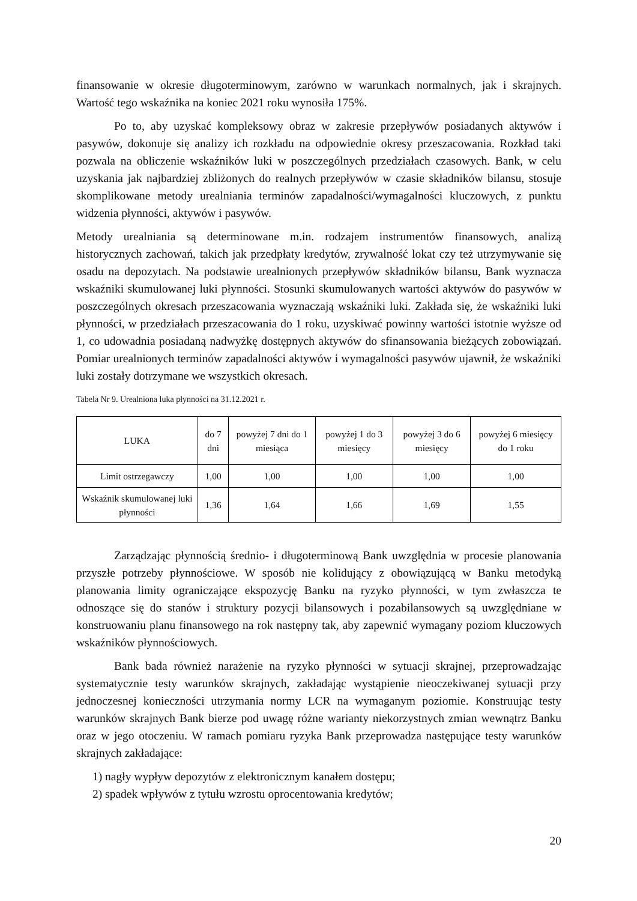finansowanie w okresie długoterminowym, zarówno w warunkach normalnych, jak i skrajnych. Wartość tego wskaźnika na koniec 2021 roku wynosiła 175%.
Po to, aby uzyskać kompleksowy obraz w zakresie przepływów posiadanych aktywów i pasywów, dokonuje się analizy ich rozkładu na odpowiednie okresy przeszacowania. Rozkład taki pozwala na obliczenie wskaźników luki w poszczególnych przedziałach czasowych. Bank, w celu uzyskania jak najbardziej zbliżonych do realnych przepływów w czasie składników bilansu, stosuje skomplikowane metody urealniania terminów zapadalności/wymagalności kluczowych, z punktu widzenia płynności, aktywów i pasywów.
Metody urealniania są determinowane m.in. rodzajem instrumentów finansowych, analizą historycznych zachowań, takich jak przedpłaty kredytów, zrywalność lokat czy też utrzymywanie się osadu na depozytach. Na podstawie urealnionych przepływów składników bilansu, Bank wyznacza wskaźniki skumulowanej luki płynności. Stosunki skumulowanych wartości aktywów do pasywów w poszczególnych okresach przeszacowania wyznaczają wskaźniki luki. Zakłada się, że wskaźniki luki płynności, w przedziałach przeszacowania do 1 roku, uzyskiwać powinny wartości istotnie wyższe od 1, co udowadnia posiadaną nadwyżkę dostępnych aktywów do sfinansowania bieżących zobowiązań. Pomiar urealnionych terminów zapadalności aktywów i wymagalności pasywów ujawnił, że wskaźniki luki zostały dotrzymane we wszystkich okresach.
Tabela Nr 9. Urealniona luka płynności na 31.12.2021 r.
| LUKA | do 7 dni | powyżej 7 dni do 1 miesiąca | powyżej 1 do 3 miesięcy | powyżej 3 do 6 miesięcy | powyżej 6 miesięcy do 1 roku |
| --- | --- | --- | --- | --- | --- |
| Limit ostrzegawczy | 1,00 | 1,00 | 1,00 | 1,00 | 1,00 |
| Wskaźnik skumulowanej luki płynności | 1,36 | 1,64 | 1,66 | 1,69 | 1,55 |
Zarządzając płynnością średnio- i długoterminową Bank uwzględnia w procesie planowania przyszłe potrzeby płynnościowe. W sposób nie kolidujący z obowiązującą w Banku metodyką planowania limity ograniczające ekspozycję Banku na ryzyko płynności, w tym zwłaszcza te odnoszące się do stanów i struktury pozycji bilansowych i pozabilansowych są uwzględniane w konstruowaniu planu finansowego na rok następny tak, aby zapewnić wymagany poziom kluczowych wskaźników płynnościowych.
Bank bada również narażenie na ryzyko płynności w sytuacji skrajnej, przeprowadzając systematycznie testy warunków skrajnych, zakładając wystąpienie nieoczekiwanej sytuacji przy jednoczesnej konieczności utrzymania normy LCR na wymaganym poziomie. Konstruując testy warunków skrajnych Bank bierze pod uwagę różne warianty niekorzystnych zmian wewnątrz Banku oraz w jego otoczeniu. W ramach pomiaru ryzyka Bank przeprowadza następujące testy warunków skrajnych zakładające:
1) nagły wypływ depozytów z elektronicznym kanałem dostępu;
2) spadek wpływów z tytułu wzrostu oprocentowania kredytów;
20